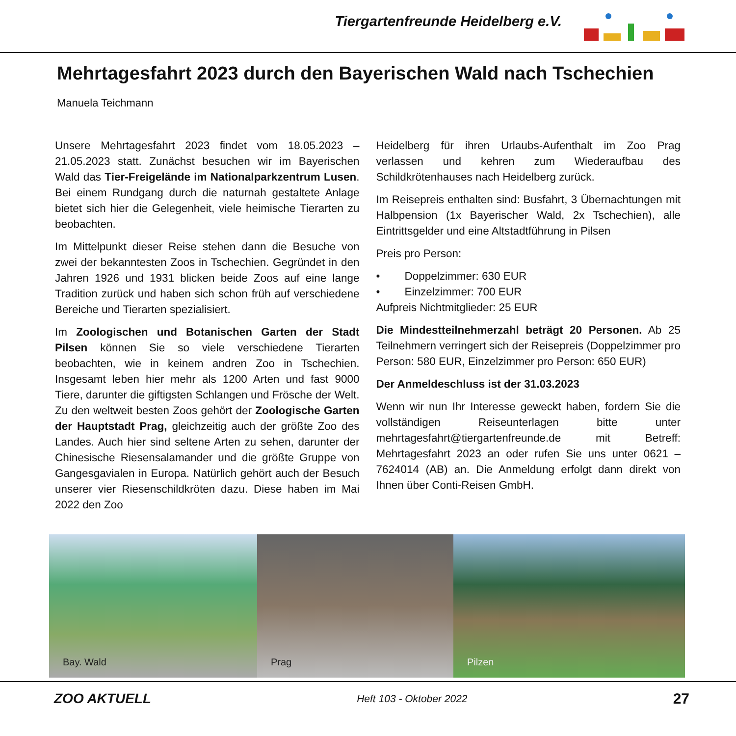Tiergartenfreunde Heidelberg e.V.
Mehrtagesfahrt 2023 durch den Bayerischen Wald nach Tschechien
Manuela Teichmann
Unsere Mehrtagesfahrt 2023 findet vom 18.05.2023 – 21.05.2023 statt. Zunächst besuchen wir im Bayerischen Wald das Tier-Freigelände im Nationalparkzentrum Lusen. Bei einem Rundgang durch die naturnah gestaltete Anlage bietet sich hier die Gelegenheit, viele heimische Tierarten zu beobachten.
Im Mittelpunkt dieser Reise stehen dann die Besuche von zwei der bekanntesten Zoos in Tschechien. Gegründet in den Jahren 1926 und 1931 blicken beide Zoos auf eine lange Tradition zurück und haben sich schon früh auf verschiedene Bereiche und Tierarten spezialisiert.
Im Zoologischen und Botanischen Garten der Stadt Pilsen können Sie so viele verschiedene Tierarten beobachten, wie in keinem andren Zoo in Tschechien. Insgesamt leben hier mehr als 1200 Arten und fast 9000 Tiere, darunter die giftigsten Schlangen und Frösche der Welt. Zu den weltweit besten Zoos gehört der Zoologische Garten der Hauptstadt Prag, gleichzeitig auch der größte Zoo des Landes. Auch hier sind seltene Arten zu sehen, darunter der Chinesische Riesensalamander und die größte Gruppe von Gangesgavialen in Europa. Natürlich gehört auch der Besuch unserer vier Riesenschildkröten dazu. Diese haben im Mai 2022 den Zoo
Heidelberg für ihren Urlaubs-Aufenthalt im Zoo Prag verlassen und kehren zum Wiederaufbau des Schildkrötenhauses nach Heidelberg zurück.
Im Reisepreis enthalten sind: Busfahrt, 3 Übernachtungen mit Halbpension (1x Bayerischer Wald, 2x Tschechien), alle Eintrittsgelder und eine Altstadtführung in Pilsen
Preis pro Person:
• Doppelzimmer: 630 EUR
• Einzelzimmer: 700 EUR
Aufpreis Nichtmitglieder: 25 EUR
Die Mindestteilnehmerzahl beträgt 20 Personen. Ab 25 Teilnehmern verringert sich der Reisepreis (Doppelzimmer pro Person: 580 EUR, Einzelzimmer pro Person: 650 EUR)
Der Anmeldeschluss ist der 31.03.2023
Wenn wir nun Ihr Interesse geweckt haben, fordern Sie die vollständigen Reiseunterlagen bitte unter mehrtagesfahrt@tiergartenfreunde.de mit Betreff: Mehrtagesfahrt 2023 an oder rufen Sie uns unter 0621 – 7624014 (AB) an. Die Anmeldung erfolgt dann direkt von Ihnen über Conti-Reisen GmbH.
Bay. Wald
Prag
Pilzen
ZOO AKTUELL Heft 103 - Oktober 2022 27